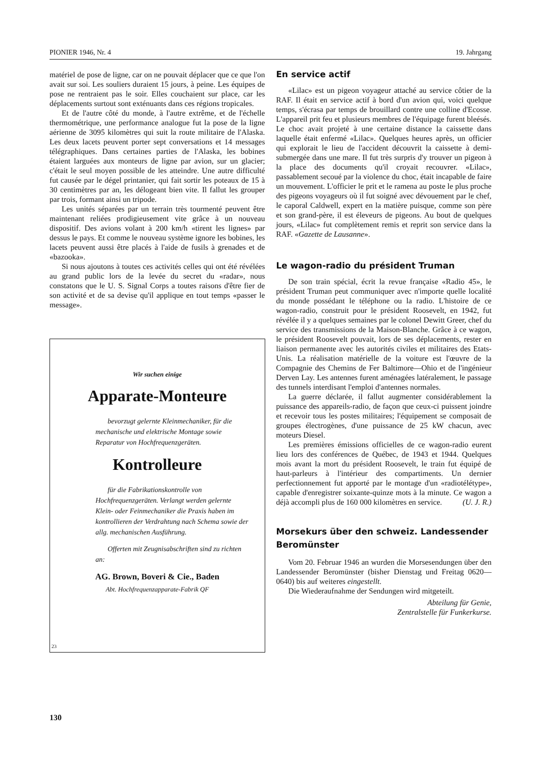PIONIER 1946, Nr. 4 19. Jahrgang
matériel de pose de ligne, car on ne pouvait déplacer que ce que l'on avait sur soi. Les souliers duraient 15 jours, à peine. Les équipes de pose ne rentraient pas le soir. Elles couchaient sur place, car les déplacements surtout sont exténuants dans ces régions tropicales.
Et de l'autre côté du monde, à l'autre extrême, et de l'échelle thermométrique, une performance analogue fut la pose de la ligne aérienne de 3095 kilomètres qui suit la route militaire de l'Alaska. Les deux lacets peuvent porter sept conversations et 14 messages télégraphiques. Dans certaines parties de l'Alaska, les bobines étaient larguées aux monteurs de ligne par avion, sur un glacier; c'était le seul moyen possible de les atteindre. Une autre difficulté fut causée par le dégel printanier, qui fait sortir les poteaux de 15 à 30 centimètres par an, les délogeant bien vite. Il fallut les grouper par trois, formant ainsi un tripode.
Les unités séparées par un terrain très tourmenté peuvent être maintenant reliées prodigieusement vite grâce à un nouveau dispositif. Des avions volant à 200 km/h «tirent les lignes» par dessus le pays. Et comme le nouveau système ignore les bobines, les lacets peuvent aussi être placés à l'aide de fusils à grenades et de «bazooka».
Si nous ajoutons à toutes ces activités celles qui ont été révélées au grand public lors de la levée du secret du «radar», nous constatons que le U. S. Signal Corps a toutes raisons d'être fier de son activité et de sa devise qu'il applique en tout temps «passer le message».
Wir suchen einige
Apparate-Monteure
bevorzugt gelernte Kleinmechaniker, für die mechanische und elektrische Montage sowie Reparatur von Hochfrequenzgeräten.
Kontrolleure
für die Fabrikationskontrolle von Hochfrequenzgeräten. Verlangt werden gelernte Klein- oder Feinmechaniker die Praxis haben im kontrollieren der Verdrahtung nach Schema sowie der allg. mechanischen Ausführung.
Offerten mit Zeugnisabschriften sind zu richten an:
AG. Brown, Boveri & Cie., Baden
Abt. Hochfrequenzapparate-Fabrik QF
23
En service actif
«Lilac» est un pigeon voyageur attaché au service côtier de la RAF. Il était en service actif à bord d'un avion qui, voici quelque temps, s'écrasa par temps de brouillard contre une colline d'Ecosse. L'appareil prit feu et plusieurs membres de l'équipage furent bleésés. Le choc avait projeté à une certaine distance la caissette dans laquelle était enfermé «Lilac». Quelques heures après, un officier qui explorait le lieu de l'accident découvrit la caissette à demi-submergée dans une mare. Il fut très surpris d'y trouver un pigeon à la place des documents qu'il croyait recouvrer. «Lilac», passablement secoué par la violence du choc, était incapable de faire un mouvement. L'officier le prit et le ramena au poste le plus proche des pigeons voyageurs où il fut soigné avec dévouement par le chef, le caporal Caldwell, expert en la matière puisque, comme son père et son grand-père, il est éleveurs de pigeons. Au bout de quelques jours, «Lilac» fut complètement remis et reprit son service dans la RAF. «Gazette de Lausanne».
Le wagon-radio du président Truman
De son train spécial, écrit la revue française «Radio 45», le président Truman peut communiquer avec n'importe quelle localité du monde possédant le téléphone ou la radio. L'histoire de ce wagon-radio, construit pour le président Roosevelt, en 1942, fut révélée il y a quelques semaines par le colonel Dewitt Greer, chef du service des transmissions de la Maison-Blanche. Grâce à ce wagon, le président Roosevelt pouvait, lors de ses déplacements, rester en liaison permanente avec les autorités civiles et militaires des Etats-Unis. La réalisation matérielle de la voiture est l'œuvre de la Compagnie des Chemins de Fer Baltimore—Ohio et de l'ingénieur Derven Lay. Les antennes furent aménagées latéralement, le passage des tunnels interdisant l'emploi d'antennes normales.
La guerre déclarée, il fallut augmenter considérablement la puissance des appareils-radio, de façon que ceux-ci puissent joindre et recevoir tous les postes militaires; l'équipement se composait de groupes électrogènes, d'une puissance de 25 kW chacun, avec moteurs Diesel.
Les premières émissions officielles de ce wagon-radio eurent lieu lors des conférences de Québec, de 1943 et 1944. Quelques mois avant la mort du président Roosevelt, le train fut équipé de haut-parleurs à l'intérieur des compartiments. Un dernier perfectionnement fut apporté par le montage d'un «radiotélétype», capable d'enregistrer soixante-quinze mots à la minute. Ce wagon a déjà accompli plus de 160 000 kilomètres en service. (U. J. R.)
Morsekurs über den schweiz. Landessender Beromünster
Vom 20. Februar 1946 an wurden die Morsesendungen über den Landessender Beromünster (bisher Dienstag und Freitag 0620—0640) bis auf weiteres eingestellt.
Die Wiederaufnahme der Sendungen wird mitgeteilt.
Abteilung für Genie,
Zentralstelle für Funkerkurse.
130